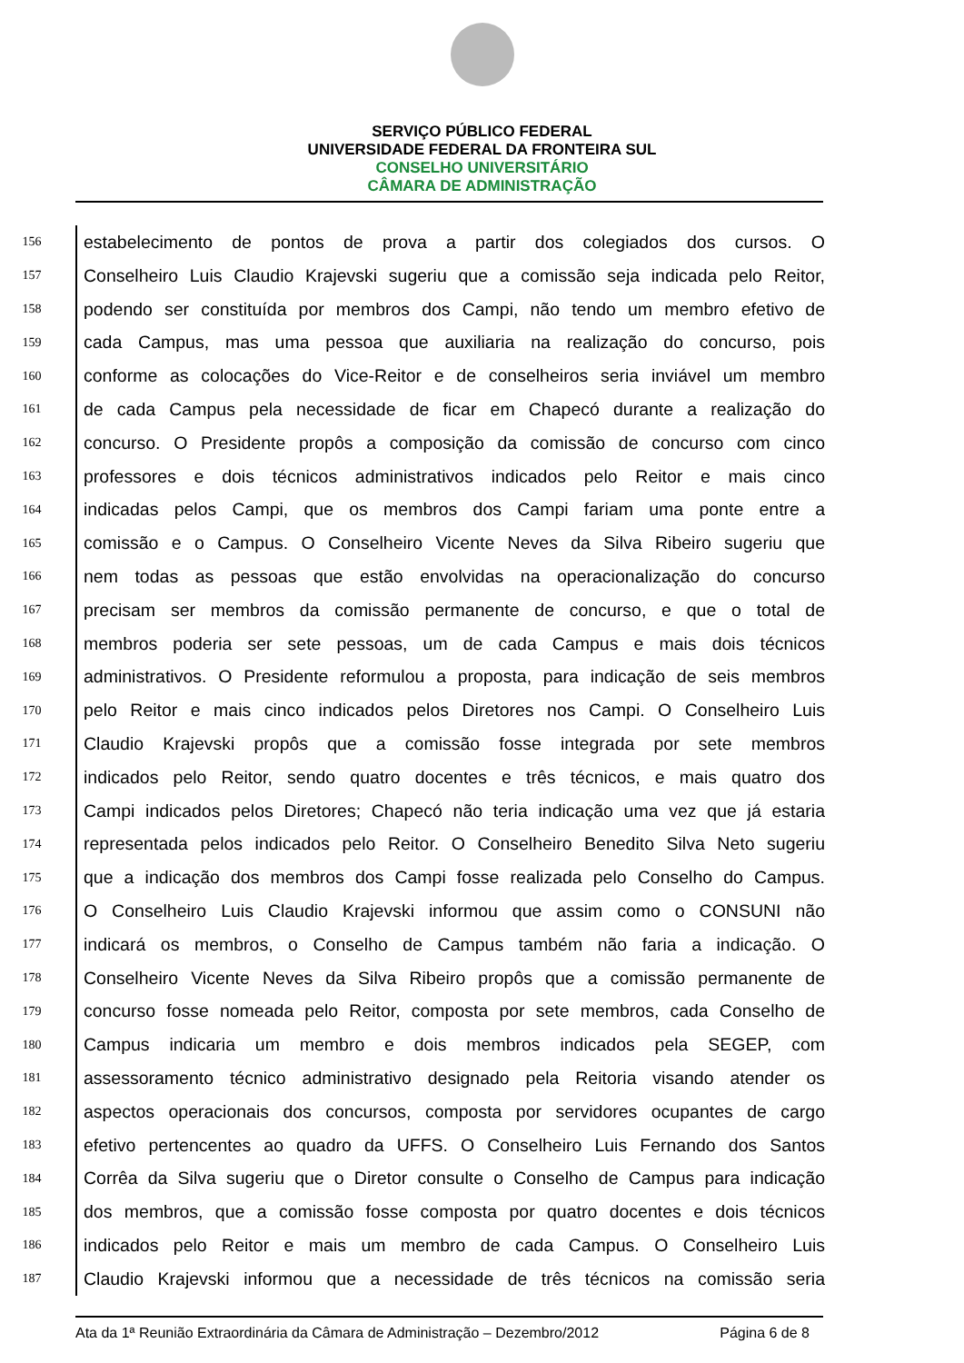SERVIÇO PÚBLICO FEDERAL
UNIVERSIDADE FEDERAL DA FRONTEIRA SUL
CONSELHO UNIVERSITÁRIO
CÂMARA DE ADMINISTRAÇÃO
156
estabelecimento de pontos de prova a partir dos colegiados dos cursos. O
157
Conselheiro Luis Claudio Krajevski sugeriu que a comissão seja indicada pelo Reitor,
158
podendo ser constituída por membros dos Campi, não tendo um membro efetivo de
159
cada Campus, mas uma pessoa que auxiliaria na realização do concurso, pois
160
conforme as colocações do Vice-Reitor e de conselheiros seria inviável um membro
161
de cada Campus pela necessidade de ficar em Chapecó durante a realização do
162
concurso. O Presidente propôs a composição da comissão de concurso com cinco
163
professores e dois técnicos administrativos indicados pelo Reitor e mais cinco
164
indicadas pelos Campi, que os membros dos Campi fariam uma ponte entre a
165
comissão e o Campus. O Conselheiro Vicente Neves da Silva Ribeiro sugeriu que
166
nem todas as pessoas que estão envolvidas na operacionalização do concurso
167
precisam ser membros da comissão permanente de concurso, e que o total de
168
membros poderia ser sete pessoas, um de cada Campus e mais dois técnicos
169
administrativos. O Presidente reformulou a proposta, para indicação de seis membros
170
pelo Reitor e mais cinco indicados pelos Diretores nos Campi. O Conselheiro Luis
171
Claudio Krajevski propôs que a comissão fosse integrada por sete membros
172
indicados pelo Reitor, sendo quatro docentes e três técnicos, e mais quatro dos
173
Campi indicados pelos Diretores; Chapecó não teria indicação uma vez que já estaria
174
representada pelos indicados pelo Reitor. O Conselheiro Benedito Silva Neto sugeriu
175
que a indicação dos membros dos Campi fosse realizada pelo Conselho do Campus.
176
O Conselheiro Luis Claudio Krajevski informou que assim como o CONSUNI não
177
indicará os membros, o Conselho de Campus também não faria a indicação. O
178
Conselheiro Vicente Neves da Silva Ribeiro propôs que a comissão permanente de
179
concurso fosse nomeada pelo Reitor, composta por sete membros, cada Conselho de
180
Campus indicaria um membro e dois membros indicados pela SEGEP, com
181
assessoramento técnico administrativo designado pela Reitoria visando atender os
182
aspectos operacionais dos concursos, composta por servidores ocupantes de cargo
183
efetivo pertencentes ao quadro da UFFS. O Conselheiro Luis Fernando dos Santos
184
Corrêa da Silva sugeriu que o Diretor consulte o Conselho de Campus para indicação
185
dos membros, que a comissão fosse composta por quatro docentes e dois técnicos
186
indicados pelo Reitor e mais um membro de cada Campus. O Conselheiro Luis
187
Claudio Krajevski informou que a necessidade de três técnicos na comissão seria
Ata da 1ª Reunião Extraordinária da Câmara de Administração – Dezembro/2012 Página 6 de 8